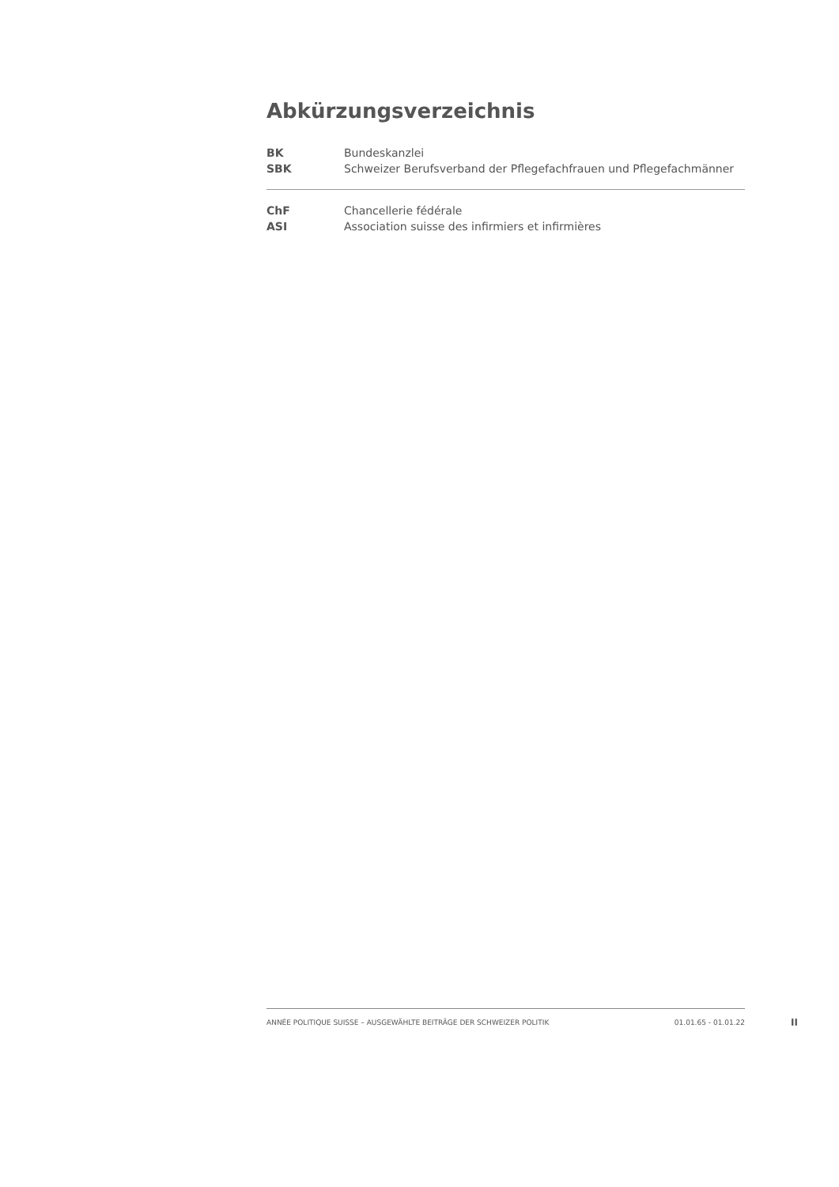Abkürzungsverzeichnis
| BK | Bundeskanzlei |
| SBK | Schweizer Berufsverband der Pflegefachfrauen und Pflegefachmänner |
| ChF | Chancellerie fédérale |
| ASI | Association suisse des infirmiers et infirmières |
ANNÉE POLITIQUE SUISSE – AUSGEWÄHLTE BEITRÄGE DER SCHWEIZER POLITIK 01.01.65 - 01.01.22
II